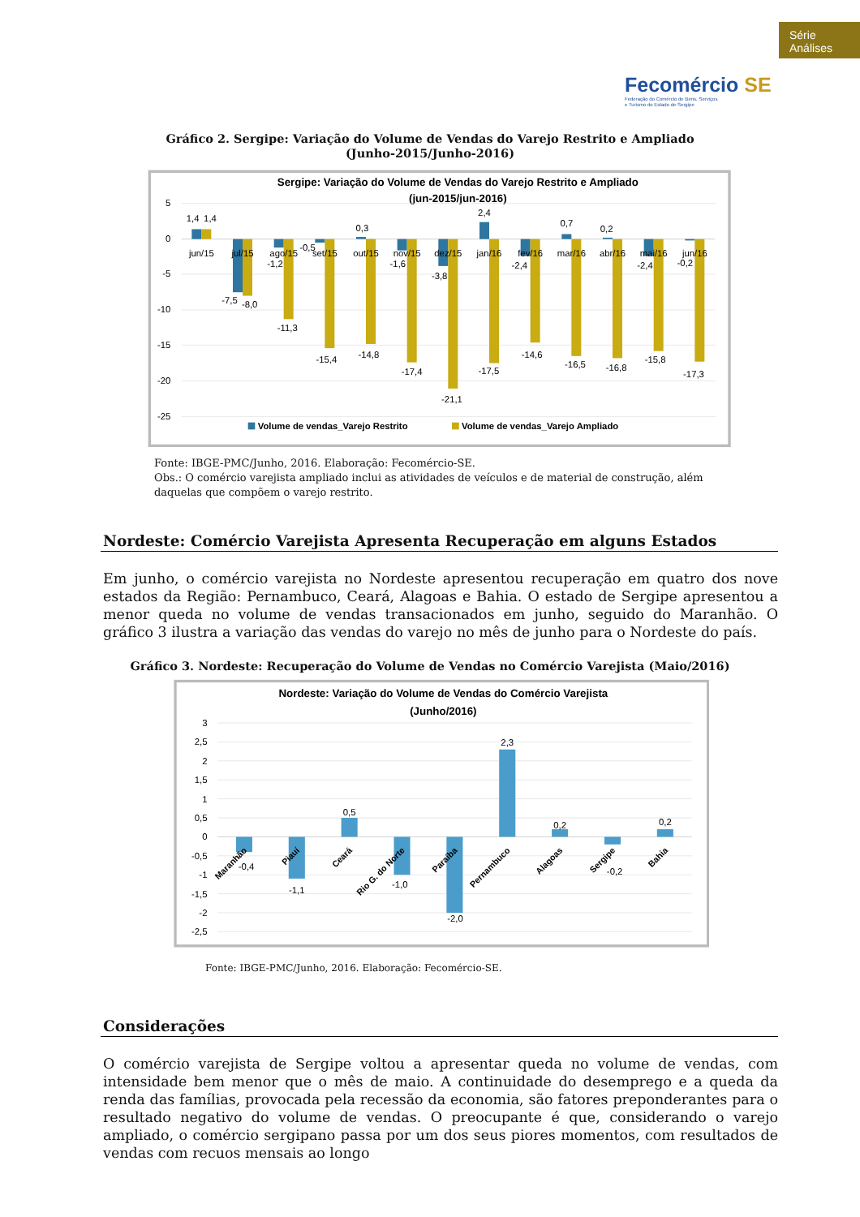Série
Análises
Fecomércio SE
Federação do Comércio de Bens, Serviços
e Turismo do Estado de Sergipe
Gráfico 2. Sergipe: Variação do Volume de Vendas do Varejo Restrito e Ampliado
(Junho-2015/Junho-2016)
Sergipe: Variação do Volume de Vendas do Varejo Restrito e Ampliado
(jun-2015/jun-2016)
5
0
-5
-10
-15
-20
-25
jun/15
jul/15
ago/15
set/15
out/15
nov/15
dez/15
jan/16
fev/16
mar/16
abr/16
mai/16
jun/16
1,4
1,4
-7,5
-8,0
-1,2
-11,3
-0,5
-15,4
0,3
-14,8
-1,6
-17,4
-3,8
-21,1
2,4
-17,5
-2,4
-14,6
0,7
-16,5
0,2
-16,8
-2,4
-15,8
-0,2
-17,3
Volume de vendas_Varejo Restrito
Volume de vendas_Varejo Ampliado
Fonte: IBGE-PMC/Junho, 2016. Elaboração: Fecomércio-SE.
Obs.: O comércio varejista ampliado inclui as atividades de veículos e de material de construção, além daquelas que compõem o varejo restrito.
Nordeste: Comércio Varejista Apresenta Recuperação em alguns Estados
Em junho, o comércio varejista no Nordeste apresentou recuperação em quatro dos nove estados da Região: Pernambuco, Ceará, Alagoas e Bahia. O estado de Sergipe apresentou a menor queda no volume de vendas transacionados em junho, seguido do Maranhão. O gráfico 3 ilustra a variação das vendas do varejo no mês de junho para o Nordeste do país.
Gráfico 3. Nordeste: Recuperação do Volume de Vendas no Comércio Varejista (Maio/2016)
Nordeste: Variação do Volume de Vendas do Comércio Varejista
(Junho/2016)
3
2,5
2
1,5
1
0,5
0
-0,5
-1
-1,5
-2
-2,5
-0,4
-1,1
0,5
-1,0
-2,0
2,3
0,2
-0,2
0,2
Maranhão
Piauí
Ceará
Rio G. do Norte
Paraíba
Pernambuco
Alagoas
Sergipe
Bahia
Fonte: IBGE-PMC/Junho, 2016. Elaboração: Fecomércio-SE.
Considerações
O comércio varejista de Sergipe voltou a apresentar queda no volume de vendas, com intensidade bem menor que o mês de maio. A continuidade do desemprego e a queda da renda das famílias, provocada pela recessão da economia, são fatores preponderantes para o resultado negativo do volume de vendas. O preocupante é que, considerando o varejo ampliado, o comércio sergipano passa por um dos seus piores momentos, com resultados de vendas com recuos mensais ao longo